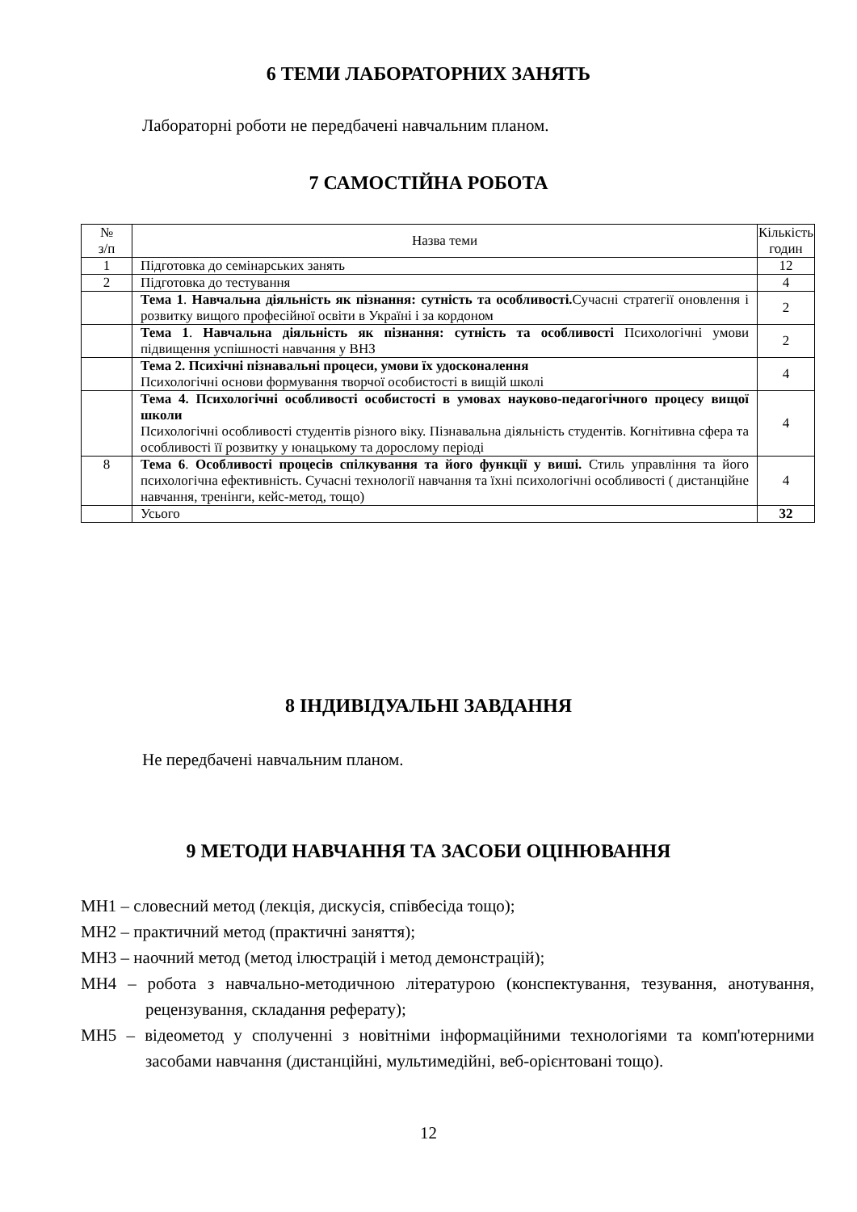6 ТЕМИ ЛАБОРАТОРНИХ ЗАНЯТЬ
Лабораторні роботи не передбачені навчальним планом.
7 САМОСТІЙНА РОБОТА
| № з/п | Назва теми | Кількість годин |
| --- | --- | --- |
| 1 | Підготовка до семінарських занять | 12 |
| 2 | Підготовка до тестування | 4 |
| | Тема 1 . Навчальна діяльність як пізнання: сутність та особливості. Сучасні стратегії оновлення і розвитку вищого професійної освіти в Україні і за кордоном | 2 |
| | Тема 1 . Навчальна діяльність як пізнання: сутність та особливості Психологічні умови підвищення успішності навчання у ВНЗ | 2 |
| | Тема 2. Психічні пізнавальні процеси, умови їх удосконалення Психологічні основи формування творчої особистості в вищій школі | 4 |
| | Тема 4. Психологічні особливості особистості в умовах науково-педагогічного процесу вищої школи Психологічні особливості студентів різного віку. Пізнавальна діяльність студентів. Когнітивна сфера та особливості її розвитку у юнацькому та дорослому періоді | 4 |
| 8 | Тема 6 . Особливості процесів спілкування та його функції у виші. Стиль управління та його психологічна ефективність. Сучасні технології навчання та їхні психологічні особливості ( дистанційне навчання, тренінги, кейс-метод, тощо) | 4 |
| | Усього | 32 |
8 ІНДИВІДУАЛЬНІ ЗАВДАННЯ
Не передбачені навчальним планом.
9 МЕТОДИ НАВЧАННЯ ТА ЗАСОБИ ОЦІНЮВАННЯ
МН1 – словесний метод (лекція, дискусія, співбесіда тощо);
МН2 – практичний метод (практичні заняття);
МН3 – наочний метод (метод ілюстрацій і метод демонстрацій);
МН4 – робота з навчально-методичною літературою (конспектування, тезування, анотування, рецензування, складання реферату);
МН5 – відеометод у сполученні з новітніми інформаційними технологіями та комп'ютерними засобами навчання (дистанційні, мультимедійні, веб-орієнтовані тощо).
12